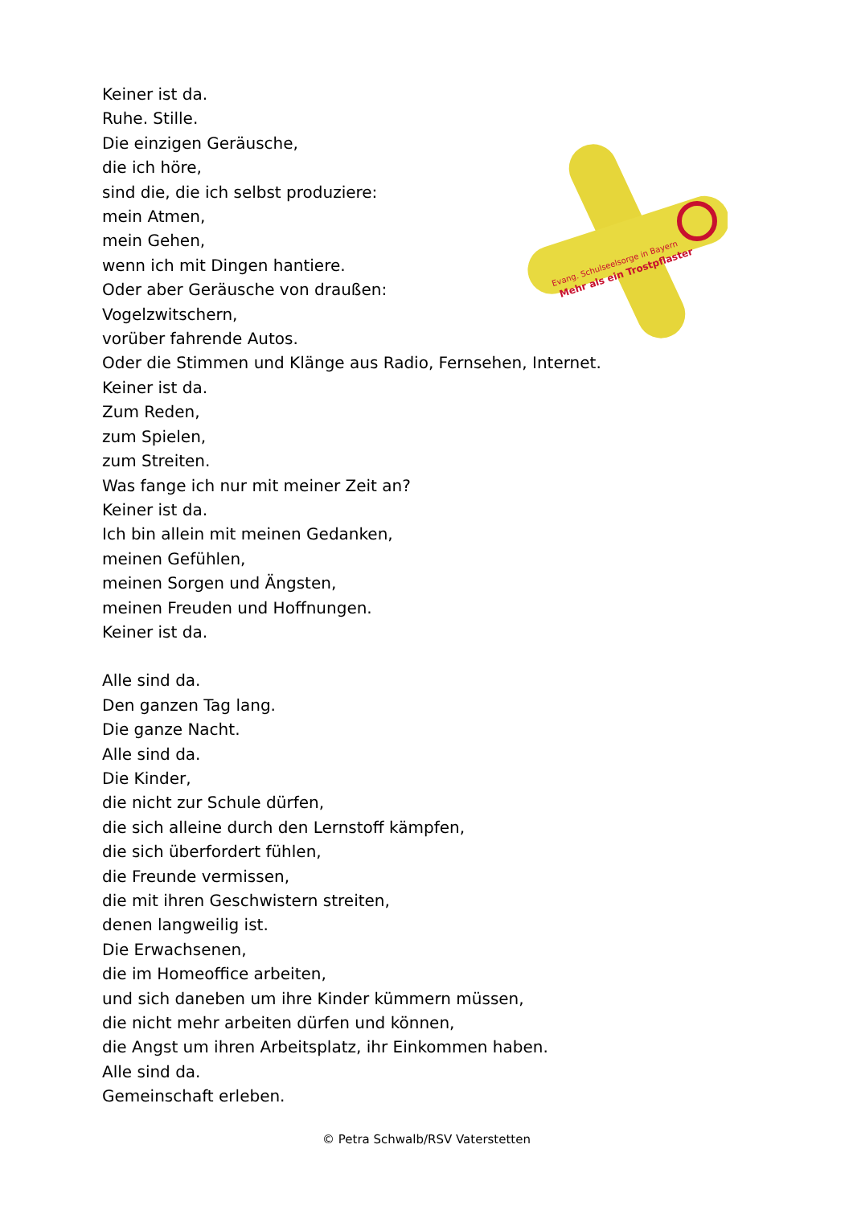Keiner ist da.
Ruhe. Stille.
Die einzigen Geräusche,
die ich höre,
sind die, die ich selbst produziere:
mein Atmen,
mein Gehen,
wenn ich mit Dingen hantiere.
Oder aber Geräusche von draußen:
Vogelzwitschern,
vorüber fahrende Autos.
Oder die Stimmen und Klänge aus Radio, Fernsehen, Internet.
Keiner ist da.
Zum Reden,
zum Spielen,
zum Streiten.
Was fange ich nur mit meiner Zeit an?
Keiner ist da.
Ich bin allein mit meinen Gedanken,
meinen Gefühlen,
meinen Sorgen und Ängsten,
meinen Freuden und Hoffnungen.
Keiner ist da.
Alle sind da.
Den ganzen Tag lang.
Die ganze Nacht.
Alle sind da.
Die Kinder,
die nicht zur Schule dürfen,
die sich alleine durch den Lernstoff kämpfen,
die sich überfordert fühlen,
die Freunde vermissen,
die mit ihren Geschwistern streiten,
denen langweilig ist.
Die Erwachsenen,
die im Homeoffice arbeiten,
und sich daneben um ihre Kinder kümmern müssen,
die nicht mehr arbeiten dürfen und können,
die Angst um ihren Arbeitsplatz, ihr Einkommen haben.
Alle sind da.
Gemeinschaft erleben.
Evang. Schulseelsorge in Bayern
Mehr als ein Trostpflaster
© Petra Schwalb/RSV Vaterstetten